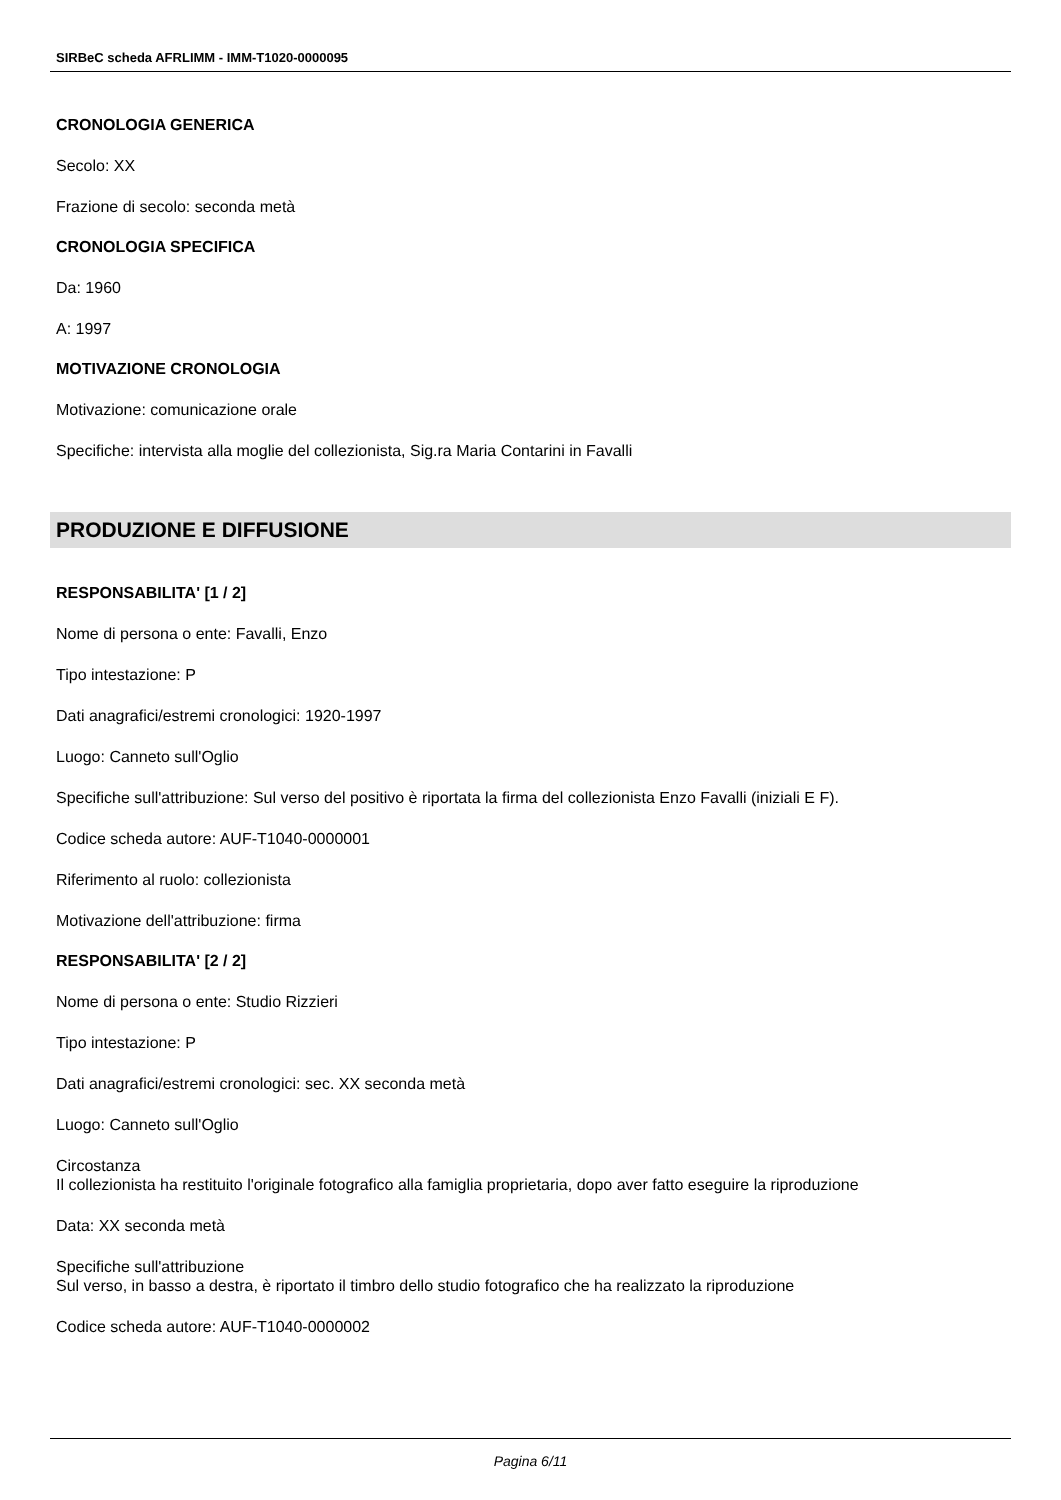SIRBeC scheda AFRLIMM - IMM-T1020-0000095
CRONOLOGIA GENERICA
Secolo: XX
Frazione di secolo: seconda metà
CRONOLOGIA SPECIFICA
Da: 1960
A: 1997
MOTIVAZIONE CRONOLOGIA
Motivazione: comunicazione orale
Specifiche: intervista alla moglie del collezionista, Sig.ra Maria Contarini in Favalli
PRODUZIONE E DIFFUSIONE
RESPONSABILITA' [1 / 2]
Nome di persona o ente: Favalli, Enzo
Tipo intestazione: P
Dati anagrafici/estremi cronologici: 1920-1997
Luogo: Canneto sull'Oglio
Specifiche sull'attribuzione: Sul verso del positivo è riportata la firma del collezionista Enzo Favalli (iniziali E F).
Codice scheda autore: AUF-T1040-0000001
Riferimento al ruolo: collezionista
Motivazione dell'attribuzione: firma
RESPONSABILITA' [2 / 2]
Nome di persona o ente: Studio Rizzieri
Tipo intestazione: P
Dati anagrafici/estremi cronologici: sec. XX seconda metà
Luogo: Canneto sull'Oglio
Circostanza
Il collezionista ha restituito l'originale fotografico alla famiglia proprietaria, dopo aver fatto eseguire la riproduzione
Data: XX seconda metà
Specifiche sull'attribuzione
Sul verso, in basso a destra, è riportato il timbro dello studio fotografico che ha realizzato la riproduzione
Codice scheda autore: AUF-T1040-0000002
Pagina 6/11